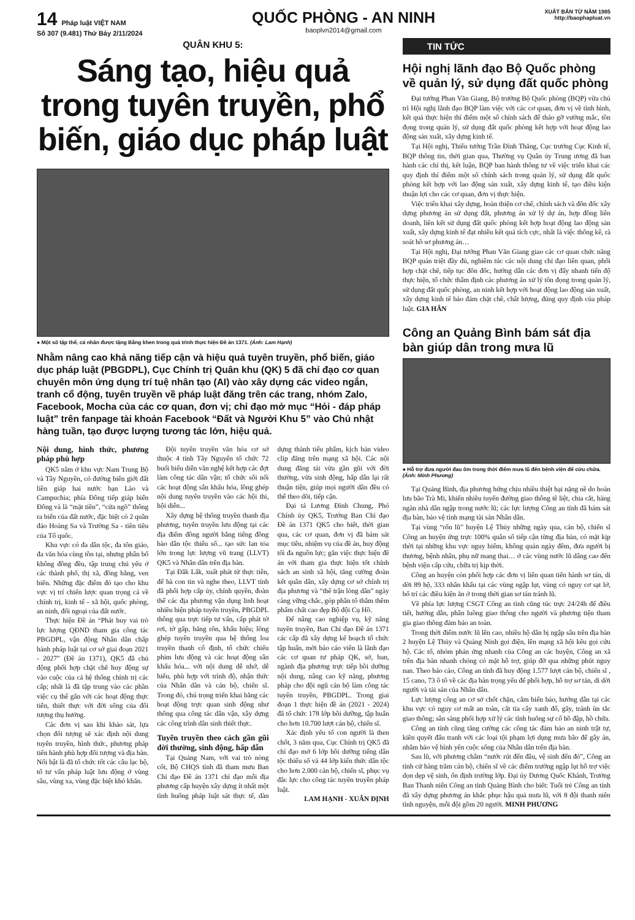14 Pháp luật VIỆT NAM
Số 307 (9.481) Thứ Bảy 2/11/2024
QUỐC PHÒNG - AN NINH
baoplvn2014@gmail.com
XUẤT BẢN TỪ NĂM 1985
http://baophapluat.vn
QUÂN KHU 5:
Sáng tạo, hiệu quả trong tuyên truyền, phổ biến, giáo dục pháp luật
● Một số tập thể, cá nhân được tặng Bằng khen trong quá trình thực hiện Đề án 1371. (Ảnh: Lam Hạnh)
Nhằm nâng cao khả năng tiếp cận và hiệu quả tuyên truyền, phổ biến, giáo dục pháp luật (PBGDPL), Cục Chính trị Quân khu (QK) 5 đã chỉ đạo cơ quan chuyên môn ứng dụng trí tuệ nhân tạo (AI) vào xây dựng các video ngắn, tranh cổ động, tuyên truyền về pháp luật đăng trên các trang, nhóm Zalo, Facebook, Mocha của các cơ quan, đơn vị; chỉ đạo mở mục “Hỏi - đáp pháp luật” trên fanpage tài khoản Facebook “Đất và Người Khu 5” vào Chủ nhật hàng tuần, tạo được lượng tương tác lớn, hiệu quả.
Nội dung, hình thức, phương pháp phù hợp
QK5 nằm ở khu vực Nam Trung Bộ và Tây Nguyên, có đường biên giới đất liền giáp hai nước bạn Lào và Campuchia; phía Đông tiếp giáp biển Đông và là “mặt tiền”, “cửa ngõ” thông ra biển của đất nước, đặc biệt có 2 quần đảo Hoàng Sa và Trường Sa - tiền tiêu của Tổ quốc.
Khu vực có đa dân tộc, đa tôn giáo, đa văn hóa cùng tồn tại, nhưng phân bố không đồng đều, tập trung chủ yếu ở các thành phố, thị xã, đồng bằng, ven biển. Những đặc điểm đó tạo cho khu vực vị trí chiến lược quan trọng cả về chính trị, kinh tế - xã hội, quốc phòng, an ninh, đối ngoại của đất nước.
Thực hiện Đề án “Phát huy vai trò lực lượng QĐND tham gia công tác PBGDPL, vận động Nhân dân chấp hành pháp luật tại cơ sở giai đoạn 2021 - 2027” (Đề án 1371), QK5 đã chủ động phối hợp chặt chẽ huy động sự vào cuộc của cả hệ thống chính trị các cấp; nhất là đã tập trung vào các phần việc cụ thể gắn với các hoạt động thực tiễn, thiết thực với đời sống của đối tượng thụ hưởng.
Các đơn vị sau khi khảo sát, lựa chọn đối tượng sẽ xác định nội dung tuyên truyền, hình thức, phương pháp tiến hành phù hợp đối tượng và địa bàn. Nổi bật là đã tổ chức tốt các câu lạc bộ, tổ tư vấn pháp luật lưu động ở vùng sâu, vùng xa, vùng đặc biệt khó khăn.
Đội tuyên truyền văn hóa cơ sở thuộc 4 tỉnh Tây Nguyên tổ chức 72 buổi biểu diễn văn nghệ kết hợp các đợt làm công tác dân vận; tổ chức sôi nổi các hoạt động sân khấu hóa, lồng ghép nội dung tuyên truyền vào các hội thi, hội diễn...
Xây dựng hệ thống truyền thanh địa phương, tuyên truyền lưu động tại các địa điểm đông người bằng tiếng đồng bào dân tộc thiểu số... tạo sức lan tỏa lớn trong lực lượng vũ trang (LLVT) QK5 và Nhân dân trên địa bàn.
Tại Đắk Lắk, xuất phát từ thực tiễn, để bà con tin và nghe theo, LLVT tỉnh đã phối hợp cấp ủy, chính quyền, đoàn thể các địa phương vận dụng linh hoạt nhiều biện pháp tuyên truyền, PBGDPL thông qua trực tiếp tư vấn, cấp phát tờ rơi, tờ gấp, băng rôn, khẩu hiệu; lồng ghép tuyên truyền qua hệ thống loa truyền thanh cố định, tổ chức chiếu phim lưu động và các hoạt động sân khấu hóa... với nội dung dễ nhớ, dễ hiểu, phù hợp với trình độ, nhận thức của Nhân dân và cán bộ, chiến sĩ. Trong đó, chú trọng triển khai bằng các hoạt động trực quan sinh động như thông qua công tác dân vận, xây dựng các công trình dân sinh thiết thực.
Tuyên truyền theo cách gần gũi đời thường, sinh động, hấp dẫn
Tại Quảng Nam, với vai trò nòng cốt, Bộ CHQS tỉnh đã tham mưu Ban Chỉ đạo Đề án 1371 chỉ đạo mỗi địa phương cấp huyện xây dựng ít nhất một tình huống pháp luật sát thực tế, dàn dựng thành tiểu phẩm, kịch bản video clip đăng trên mạng xã hội. Các nội dung đăng tải vừa gần gũi với đời thường, vừa sinh động, hấp dẫn lại rất thuận tiện, giúp mọi người dân đều có thể theo dõi, tiếp cận.
Đại tá Lương Đình Chung, Phó Chính ủy QK5, Trưởng Ban Chỉ đạo Đề án 1371 QK5 cho biết, thời gian qua, các cơ quan, đơn vị đã bám sát mục tiêu, nhiệm vụ của đề án, huy động tối đa nguồn lực; gắn việc thực hiện đề án với tham gia thực hiện tốt chính sách an sinh xã hội, tăng cường đoàn kết quân dân, xây dựng cơ sở chính trị địa phương và “thế trận lòng dân” ngày càng vững chắc, góp phần tô thắm thêm phẩm chất cao đẹp Bộ đội Cụ Hồ.
Để nâng cao nghiệp vụ, kỹ năng tuyên truyền, Ban Chỉ đạo Đề án 1371 các cấp đã xây dựng kế hoạch tổ chức tập huấn, mời báo cáo viên là lãnh đạo các cơ quan tư pháp QK, sở, ban, ngành địa phương trực tiếp bồi dưỡng nội dung, nâng cao kỹ năng, phương pháp cho đội ngũ cán bộ làm công tác tuyên truyền, PBGDPL. Trong giai đoạn 1 thực hiện đề án (2021 - 2024) đã tổ chức 178 lớp bồi dưỡng, tập huấn cho hơn 10.700 lượt cán bộ, chiến sĩ.
Xác định yếu tố con người là then chốt, 3 năm qua, Cục Chính trị QK5 đã chỉ đạo mở 6 lớp bồi dưỡng tiếng dân tộc thiểu số và 44 lớp kiến thức dân tộc cho hơn 2.000 cán bộ, chiến sĩ, phục vụ đắc lực cho công tác tuyên truyền pháp luật.
LAM HẠNH - XUÂN ĐỊNH
TIN TỨC
Hội nghị lãnh đạo Bộ Quốc phòng về quản lý, sử dụng đất quốc phòng
Đại tướng Phan Văn Giang, Bộ trưởng Bộ Quốc phòng (BQP) vừa chủ trì Hội nghị lãnh đạo BQP làm việc với các cơ quan, đơn vị về tình hình, kết quả thực hiện thí điểm một số chính sách để tháo gỡ vướng mắc, tồn đọng trong quản lý, sử dụng đất quốc phòng kết hợp với hoạt động lao động sản xuất, xây dựng kinh tế.
Tại Hội nghị, Thiếu tướng Trần Đình Thăng, Cục trưởng Cục Kinh tế, BQP thông tin, thời gian qua, Thường vụ Quân ủy Trung ương đã ban hành các chỉ thị, kết luận, BQP ban hành thông tư về việc triển khai các quy định thí điểm một số chính sách trong quản lý, sử dụng đất quốc phòng kết hợp với lao động sản xuất, xây dựng kinh tế, tạo điều kiện thuận lợi cho các cơ quan, đơn vị thực hiện.
Việc triển khai xây dựng, hoàn thiện cơ chế, chính sách và đôn đốc xây dựng phương án sử dụng đất, phương án xử lý dự án, hợp đồng liên doanh, liên kết sử dụng đất quốc phòng kết hợp hoạt động lao động sản xuất, xây dựng kinh tế đạt nhiều kết quả tích cực, nhất là việc thống kê, rà soát hồ sơ phương án…
Tại Hội nghị, Đại tướng Phan Văn Giang giao các cơ quan chức năng BQP quán triệt đầy đủ, nghiêm túc các nội dung chỉ đạo liên quan, phối hợp chặt chẽ, tiếp tục đôn đốc, hướng dẫn các đơn vị đẩy nhanh tiến độ thực hiện, tổ chức thẩm định các phương án xử lý tồn đọng trong quản lý, sử dụng đất quốc phòng, an ninh kết hợp với hoạt động lao động sản xuất, xây dựng kinh tế bảo đảm chặt chẽ, chất lượng, đúng quy định của pháp luật. GIA HÂN
Công an Quảng Bình bám sát địa bàn giúp dân trong mưa lũ
● Hỗ trợ đưa người đau ốm trong thời điểm mưa lũ đến bệnh viện để cứu chữa. (Ảnh: Minh Phương)
Tại Quảng Bình, địa phương hứng chịu nhiều thiệt hại nặng nề do hoàn lưu bão Trà Mi, khiến nhiều tuyến đường giao thông tê liệt, chia cắt, hàng ngàn nhà dân ngập trong nước lũ; các lực lượng Công an tỉnh đã bám sát địa bàn, bảo vệ tính mạng tài sản Nhân dân.
Tại vùng “rốn lũ” huyện Lệ Thủy những ngày qua, cán bộ, chiến sĩ Công an huyện ứng trực 100% quân số tiếp cận từng địa bàn, có mặt kịp thời tại những khu vực nguy hiểm, không quản ngày đêm, đưa người bị thương, bệnh nhân, phụ nữ mang thai… ở các vùng nước lũ dâng cao đến bệnh viện cấp cứu, chữa trị kịp thời.
Công an huyện còn phối hợp các đơn vị liên quan tiến hành sơ tán, di dời 89 hộ, 333 nhân khẩu tại các vùng ngập lụt, vùng có nguy cơ sạt lở, bố trí các điều kiện ăn ở trong thời gian sơ tán tránh lũ.
Về phía lực lượng CSGT Công an tỉnh cũng túc trực 24/24h để điều tiết, hướng dẫn, phân luồng giao thông cho người và phương tiện tham gia giao thông đảm bảo an toàn.
Trong thời điểm nước lũ lên cao, nhiều hộ dân bị ngập sâu trên địa bàn 2 huyện Lệ Thủy và Quảng Ninh gọi điện, lên mạng xã hội kêu gọi cứu hộ. Các tổ, nhóm phản ứng nhanh của Công an các huyện, Công an xã trên địa bàn nhanh chóng có mặt hỗ trợ, giúp đỡ qua những phút nguy nan. Theo báo cáo, Công an tỉnh đã huy động 1.577 lượt cán bộ, chiến sĩ , 15 cano, 73 ô tô về các địa bàn trọng yếu để phối hợp, hỗ trợ sơ tán, di dời người và tài sản của Nhân dân.
Lực lượng công an cơ sở chốt chặn, cắm biển báo, hướng dẫn tại các khu vực có nguy cơ mất an toàn, cắt tỉa cây xanh đổ, gãy, tránh ùn tắc giao thông; sẵn sàng phối hợp xử lý các tình huống sự cố hồ đập, hồ chứa.
Công an tỉnh cũng tăng cường các công tác đảm bảo an ninh trật tự, kiên quyết đấu tranh với các loại tội phạm lợi dụng mưa bão để gây án, nhằm bảo vệ bình yên cuộc sống của Nhân dân trên địa bàn.
Sau lũ, với phương châm “nước rút đến đâu, vệ sinh đến đó”, Công an tỉnh cử hàng trăm cán bộ, chiến sĩ về các điểm trường ngập lụt hỗ trợ việc dọn dẹp vệ sinh, ổn định trường lớp. Đại úy Dương Quốc Khánh, Trưởng Ban Thanh niên Công an tỉnh Quảng Bình cho biết: Tuổi trẻ Công an tỉnh đã xây dựng phương án khắc phục hậu quả mưa lũ, với 8 đội thanh niên tình nguyện, mỗi đội gồm 20 người. MINH PHƯƠNG